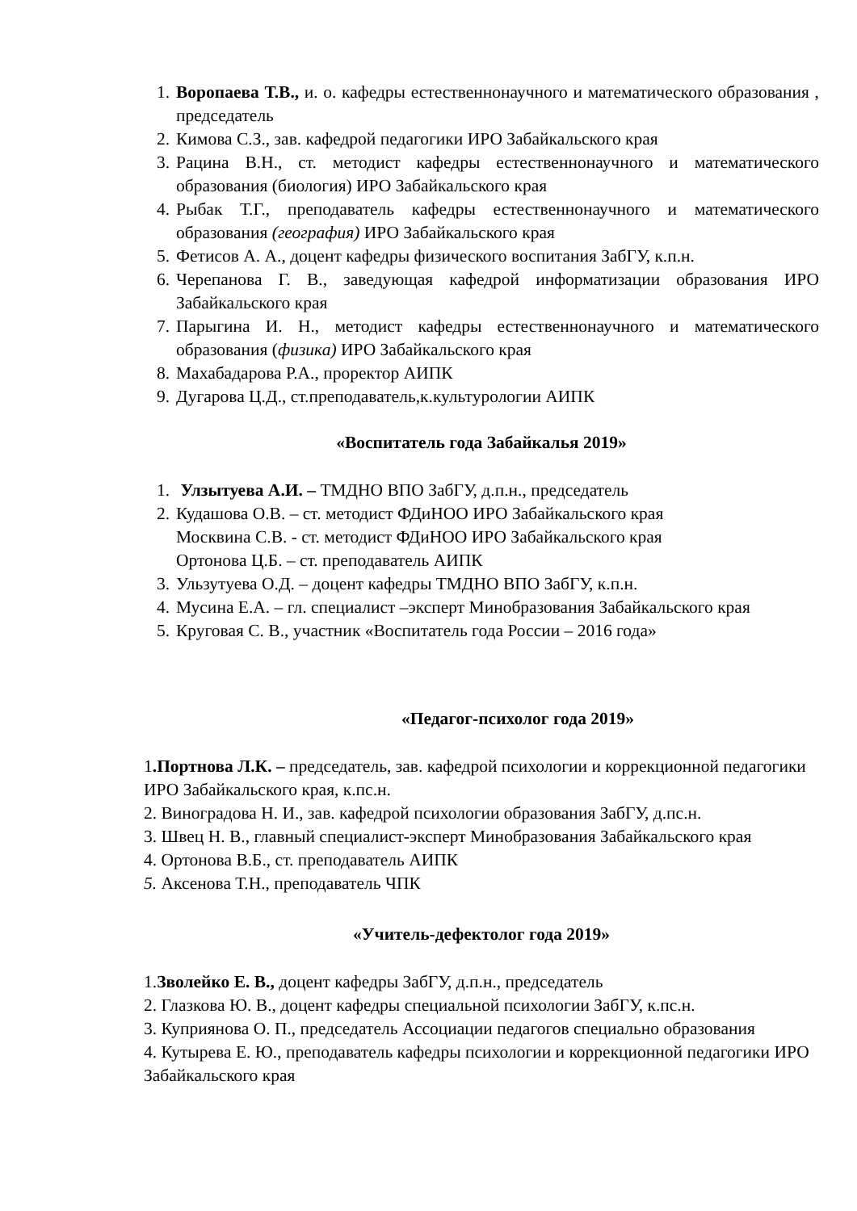1. Воропаева Т.В., и. о. кафедры естественнонаучного и математического образования , председатель
2. Кимова С.З., зав. кафедрой педагогики ИРО Забайкальского края
3. Рацина В.Н., ст. методист кафедры естественнонаучного и математического образования (биология) ИРО Забайкальского края
4. Рыбак Т.Г., преподаватель кафедры естественнонаучного и математического образования (география) ИРО Забайкальского края
5. Фетисов А. А., доцент кафедры физического воспитания ЗабГУ, к.п.н.
6. Черепанова Г. В., заведующая кафедрой информатизации образования ИРО Забайкальского края
7. Парыгина И. Н., методист кафедры естественнонаучного и математического образования (физика) ИРО Забайкальского края
8. Махабадарова Р.А., проректор АИПК
9. Дугарова Ц.Д., ст.преподаватель,к.культурологии АИПК
«Воспитатель года Забайкалья 2019»
1. Улзытуева А.И. – ТМДНО ВПО ЗабГУ, д.п.н., председатель
2. Кудашова О.В. – ст. методист ФДиНОО ИРО Забайкальского края
Москвина С.В. - ст. методист ФДиНОО ИРО Забайкальского края
Ортонова Ц.Б. – ст. преподаватель АИПК
3. Ульзутуева О.Д. – доцент кафедры ТМДНО ВПО ЗабГУ, к.п.н.
4. Мусина Е.А. – гл. специалист –эксперт Минобразования Забайкальского края
5. Круговая С. В., участник «Воспитатель года России – 2016 года»
«Педагог-психолог года 2019»
1.Портнова Л.К. – председатель, зав. кафедрой психологии и коррекционной педагогики ИРО Забайкальского края, к.пс.н.
2. Виноградова Н. И., зав. кафедрой психологии образования ЗабГУ, д.пс.н.
3. Швец Н. В., главный специалист-эксперт Минобразования Забайкальского края
4. Ортонова В.Б., ст. преподаватель АИПК
5. Аксенова Т.Н., преподаватель ЧПК
«Учитель-дефектолог года 2019»
1.Зволейко Е. В., доцент кафедры ЗабГУ, д.п.н., председатель
2. Глазкова Ю. В., доцент кафедры специальной психологии ЗабГУ, к.пс.н.
3. Куприянова О. П., председатель Ассоциации педагогов специально образования
4. Кутырева Е. Ю., преподаватель кафедры психологии и коррекционной педагогики ИРО Забайкальского края